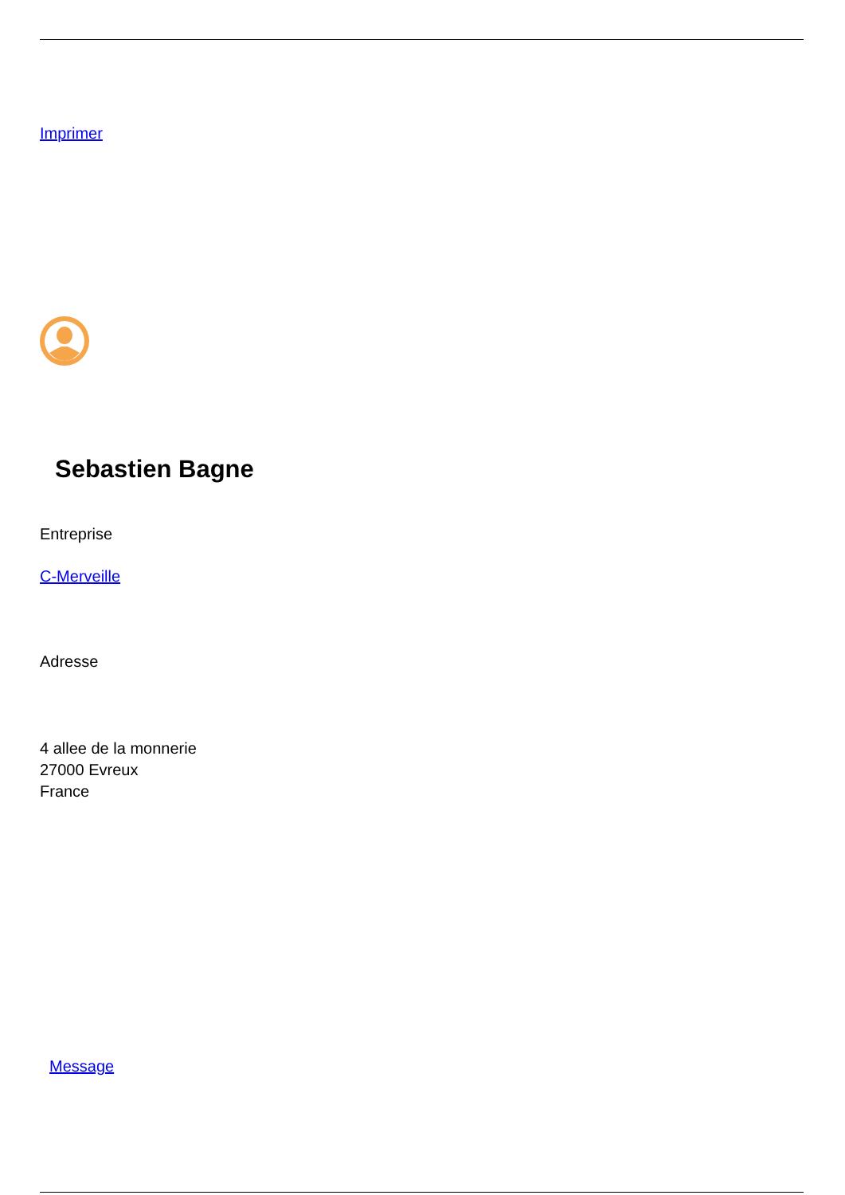Imprimer
Sebastien Bagne
Entreprise
C-Merveille
Adresse
4 allee de la monnerie
27000 Evreux
France
Message